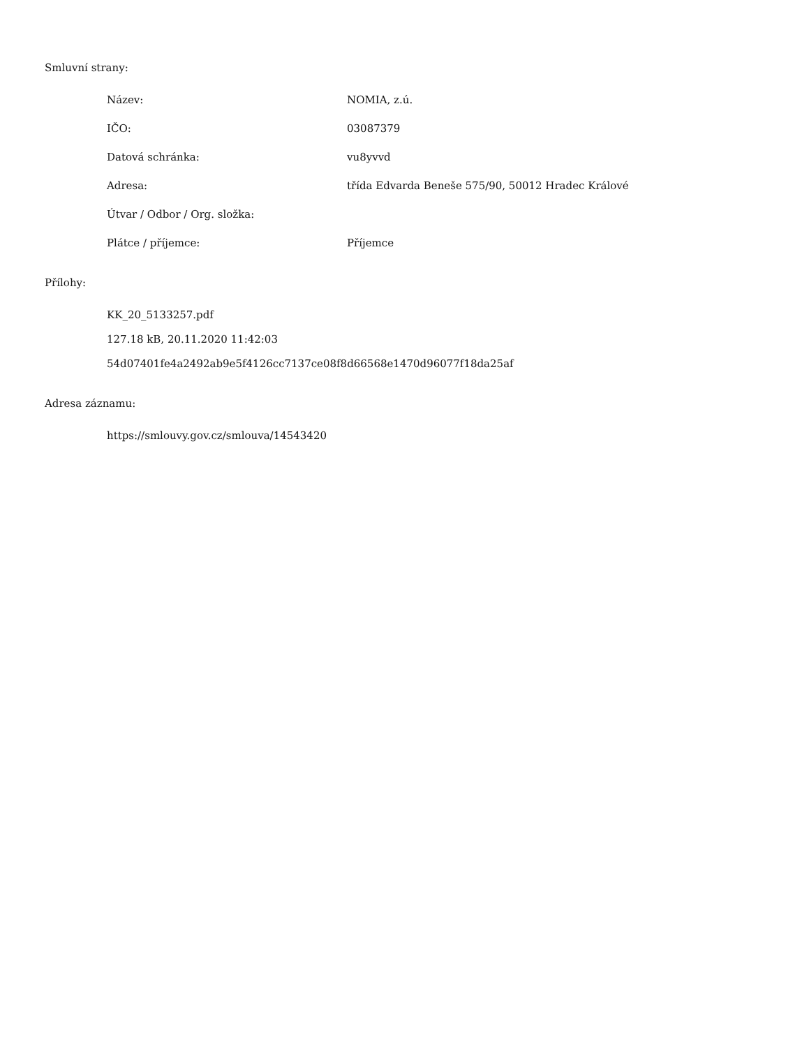Smluvní strany:
| Název: | NOMIA, z.ú. |
| IČO: | 03087379 |
| Datová schránka: | vu8yvvd |
| Adresa: | třída Edvarda Beneše 575/90, 50012 Hradec Králové |
| Útvar / Odbor / Org. složka: | |
| Plátce / příjemce: | Příjemce |
Přílohy:
KK_20_5133257.pdf
127.18 kB, 20.11.2020 11:42:03
54d07401fe4a2492ab9e5f4126cc7137ce08f8d66568e1470d96077f18da25af
Adresa záznamu:
https://smlouvy.gov.cz/smlouva/14543420